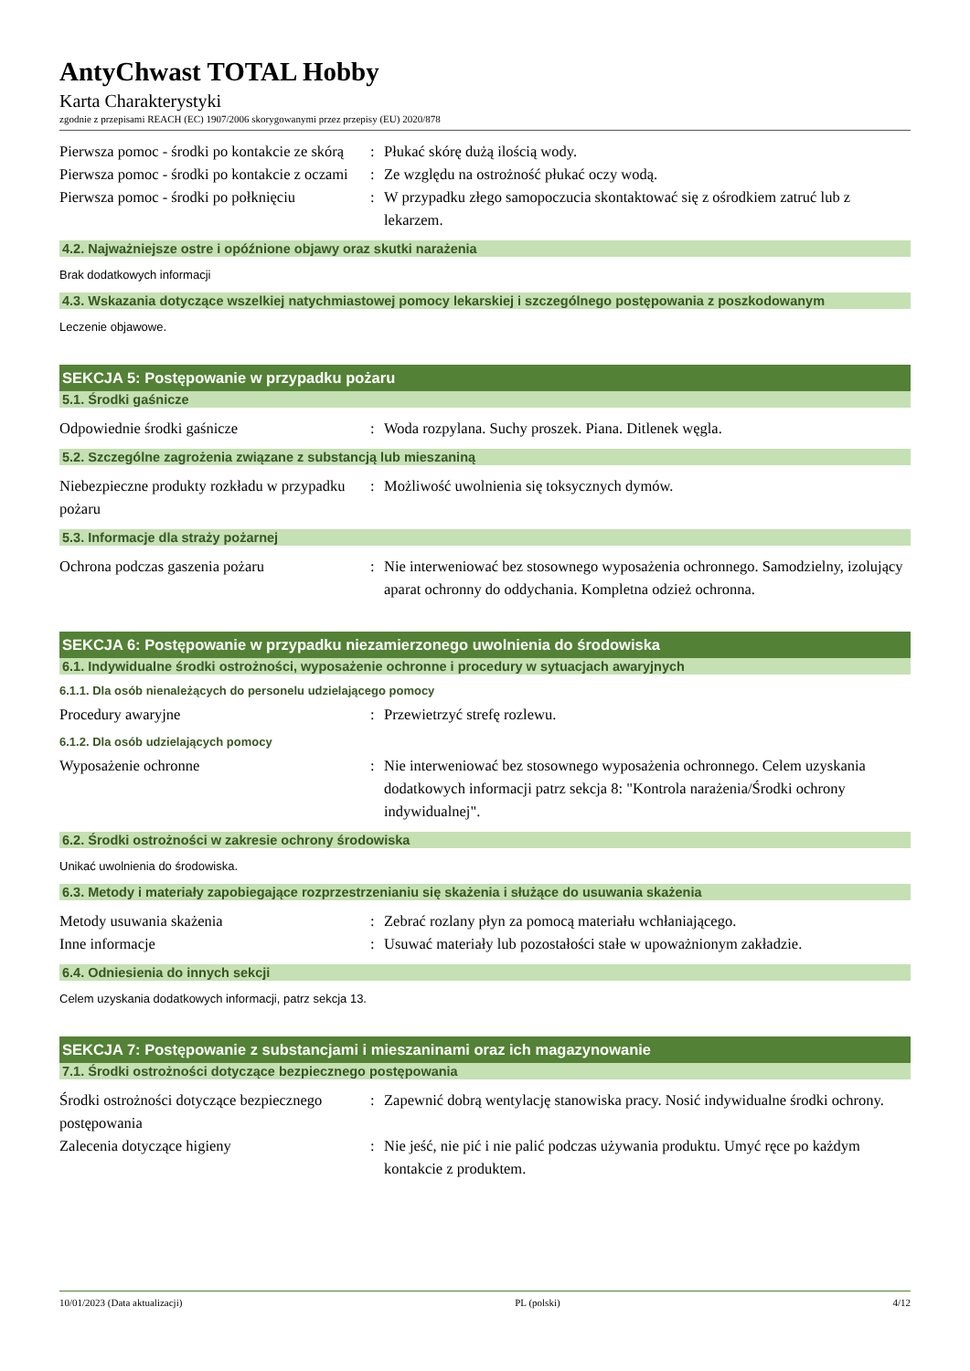AntyChwast TOTAL Hobby
Karta Charakterystyki
zgodnie z przepisami REACH (EC) 1907/2006 skorygowanymi przez przepisy (EU) 2020/878
Pierwsza pomoc - środki po kontakcie ze skórą
: Płukać skórę dużą ilością wody.
Pierwsza pomoc - środki po kontakcie z oczami
: Ze względu na ostrożność płukać oczy wodą.
Pierwsza pomoc - środki po połknięciu
: W przypadku złego samopoczucia skontaktować się z ośrodkiem zatruć lub z lekarzem.
4.2. Najważniejsze ostre i opóźnione objawy oraz skutki narażenia
Brak dodatkowych informacji
4.3. Wskazania dotyczące wszelkiej natychmiastowej pomocy lekarskiej i szczególnego postępowania z poszkodowanym
Leczenie objawowe.
SEKCJA 5: Postępowanie w przypadku pożaru
5.1. Środki gaśnicze
Odpowiednie środki gaśnicze : Woda rozpylana. Suchy proszek. Piana. Ditlenek węgla.
5.2. Szczególne zagrożenia związane z substancją lub mieszaniną
Niebezpieczne produkty rozkładu w przypadku pożaru
: Możliwość uwolnienia się toksycznych dymów.
5.3. Informacje dla straży pożarnej
Ochrona podczas gaszenia pożaru : Nie interweniować bez stosownego wyposażenia ochronnego. Samodzielny, izolujący aparat ochronny do oddychania. Kompletna odzież ochronna.
SEKCJA 6: Postępowanie w przypadku niezamierzonego uwolnienia do środowiska
6.1. Indywidualne środki ostrożności, wyposażenie ochronne i procedury w sytuacjach awaryjnych
6.1.1. Dla osób nienależących do personelu udzielającego pomocy
Procedury awaryjne : Przewietrzyć strefę rozlewu.
6.1.2. Dla osób udzielających pomocy
Wyposażenie ochronne : Nie interweniować bez stosownego wyposażenia ochronnego. Celem uzyskania dodatkowych informacji patrz sekcja 8: "Kontrola narażenia/Środki ochrony indywidualnej".
6.2. Środki ostrożności w zakresie ochrony środowiska
Unikać uwolnienia do środowiska.
6.3. Metody i materiały zapobiegające rozprzestrzenianiu się skażenia i służące do usuwania skażenia
Metody usuwania skażenia : Zebrać rozlany płyn za pomocą materiału wchłaniającego.
Inne informacje : Usuwać materiały lub pozostałości stałe w upoważnionym zakładzie.
6.4. Odniesienia do innych sekcji
Celem uzyskania dodatkowych informacji, patrz sekcja 13.
SEKCJA 7: Postępowanie z substancjami i mieszaninami oraz ich magazynowanie
7.1. Środki ostrożności dotyczące bezpiecznego postępowania
Środki ostrożności dotyczące bezpiecznego postępowania
: Zapewnić dobrą wentylację stanowiska pracy. Nosić indywidualne środki ochrony.
Zalecenia dotyczące higieny : Nie jeść, nie pić i nie palić podczas używania produktu. Umyć ręce po każdym kontakcie z produktem.
10/01/2023 (Data aktualizacji) PL (polski) 4/12